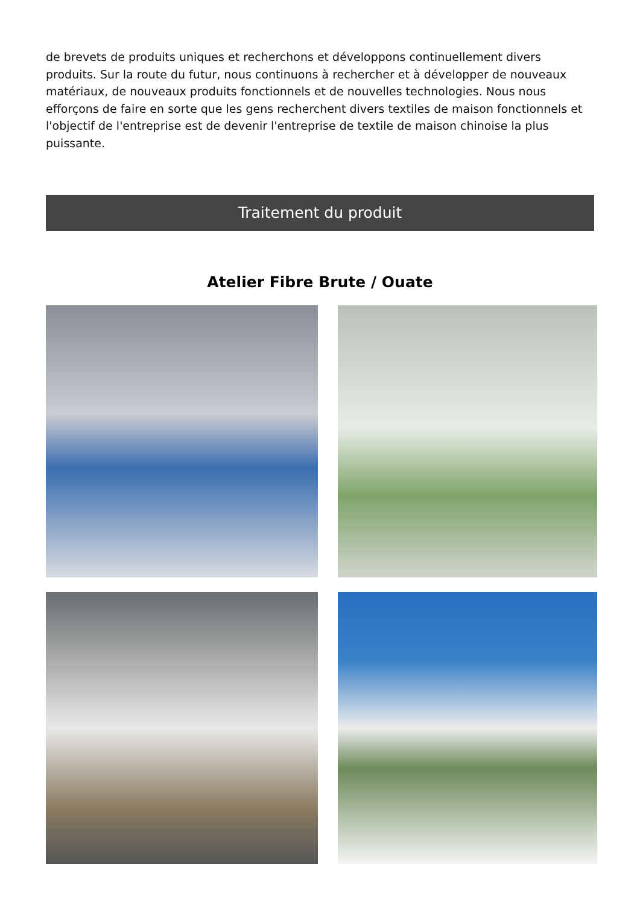de brevets de produits uniques et recherchons et développons continuellement divers produits. Sur la route du futur, nous continuons à rechercher et à développer de nouveaux matériaux, de nouveaux produits fonctionnels et de nouvelles technologies. Nous nous efforçons de faire en sorte que les gens recherchent divers textiles de maison fonctionnels et l'objectif de l'entreprise est de devenir l'entreprise de textile de maison chinoise la plus puissante.
Traitement du produit
Atelier Fibre Brute / Ouate